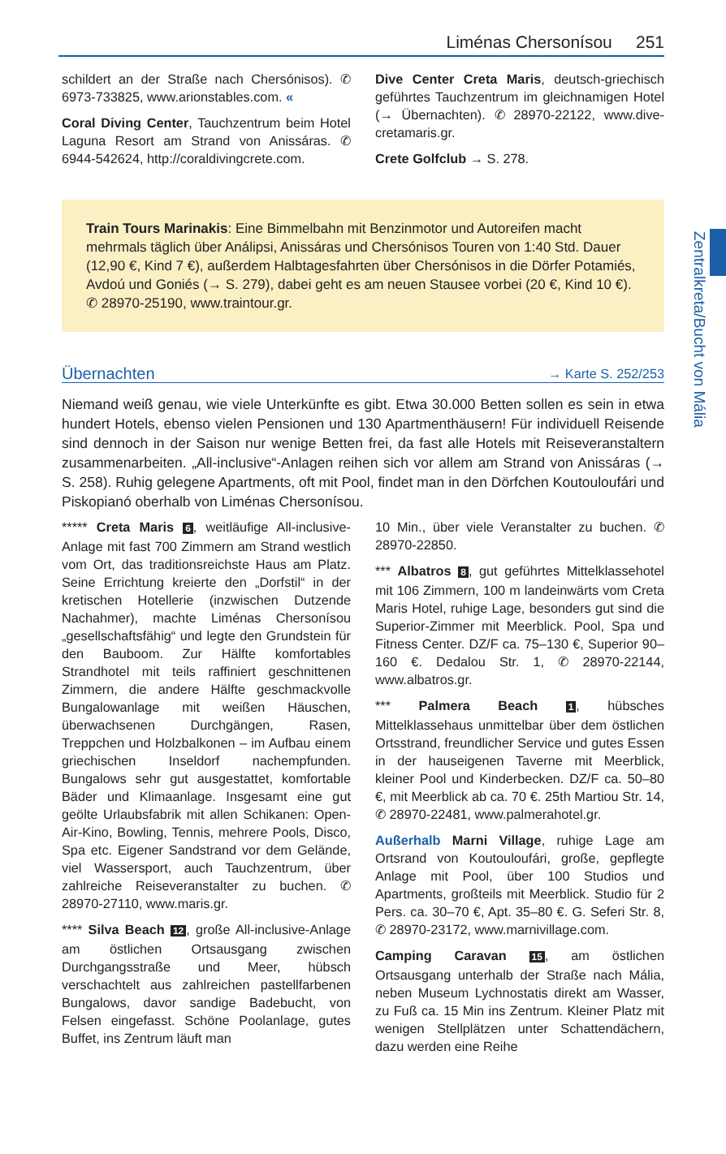Liménas Chersonísou 251
Zentralkreta/Bucht von Mália
schildert an der Straße nach Chersónisos). ✆ 6973-733825, www.arionstables.com. «
Coral Diving Center, Tauchzentrum beim Hotel Laguna Resort am Strand von Anissáras. ✆ 6944-542624, http://coraldivingcrete.com.
Dive Center Creta Maris, deutsch-griechisch geführtes Tauchzentrum im gleichnamigen Hotel (→ Übernachten). ✆ 28970-22122, www.dive-cretamaris.gr.
Crete Golfclub → S. 278.
Train Tours Marinakis: Eine Bimmelbahn mit Benzinmotor und Autoreifen macht mehrmals täglich über Análipsi, Anissáras und Chersónisos Touren von 1:40 Std. Dauer (12,90 €, Kind 7 €), außerdem Halbtagesfahrten über Chersónisos in die Dörfer Potamiés, Avdoú und Goniés (→ S. 279), dabei geht es am neuen Stausee vorbei (20 €, Kind 10 €). ✆ 28970-25190, www.traintour.gr.
Übernachten → Karte S. 252/253
Niemand weiß genau, wie viele Unterkünfte es gibt. Etwa 30.000 Betten sollen es sein in etwa hundert Hotels, ebenso vielen Pensionen und 130 Apartmenthäusern! Für individuell Reisende sind dennoch in der Saison nur wenige Betten frei, da fast alle Hotels mit Reiseveranstaltern zusammenarbeiten. „All-inclusive“-Anlagen reihen sich vor allem am Strand von Anissáras (→ S. 258). Ruhig gelegene Apartments, oft mit Pool, findet man in den Dörfchen Koutouloufári und Piskopianó oberhalb von Liménas Chersonísou.
***** Creta Maris 6, weitläufige All-inclusive-Anlage mit fast 700 Zimmern am Strand westlich vom Ort, das traditionsreichste Haus am Platz. Seine Errichtung kreierte den „Dorfstil“ in der kretischen Hotellerie (inzwischen Dutzende Nachahmer), machte Liménas Chersonísou „gesellschaftsfähig“ und legte den Grundstein für den Bauboom. Zur Hälfte komfortables Strandhotel mit teils raffiniert geschnittenen Zimmern, die andere Hälfte geschmackvolle Bungalowanlage mit weißen Häuschen, überwachsenen Durchgängen, Rasen, Treppchen und Holzbalkonen – im Aufbau einem griechischen Inseldorf nachempfunden. Bungalows sehr gut ausgestattet, komfortable Bäder und Klimaanlage. Insgesamt eine gut geölte Urlaubsfabrik mit allen Schikanen: Open-Air-Kino, Bowling, Tennis, mehrere Pools, Disco, Spa etc. Eigener Sandstrand vor dem Gelände, viel Wassersport, auch Tauchzentrum, über zahlreiche Reiseveranstalter zu buchen. ✆ 28970-27110, www.maris.gr.
**** Silva Beach 12, große All-inclusive-Anlage am östlichen Ortsausgang zwischen Durchgangsstraße und Meer, hübsch verschachtelt aus zahlreichen pastellfarbenen Bungalows, davor sandige Badebucht, von Felsen eingefasst. Schöne Poolanlage, gutes Buffet, ins Zentrum läuft man
10 Min., über viele Veranstalter zu buchen. ✆ 28970-22850.
*** Albatros 8, gut geführtes Mittelklassehotel mit 106 Zimmern, 100 m landeinwärts vom Creta Maris Hotel, ruhige Lage, besonders gut sind die Superior-Zimmer mit Meerblick. Pool, Spa und Fitness Center. DZ/F ca. 75–130 €, Superior 90–160 €. Dedalou Str. 1, ✆ 28970-22144, www.albatros.gr.
*** Palmera Beach 1, hübsches Mittelklassehaus unmittelbar über dem östlichen Ortsstrand, freundlicher Service und gutes Essen in der hauseigenen Taverne mit Meerblick, kleiner Pool und Kinderbecken. DZ/F ca. 50–80 €, mit Meerblick ab ca. 70 €. 25th Martiou Str. 14, ✆ 28970-22481, www.palmerahotel.gr.
Außerhalb Marni Village, ruhige Lage am Ortsrand von Koutouloufári, große, gepflegte Anlage mit Pool, über 100 Studios und Apartments, großteils mit Meerblick. Studio für 2 Pers. ca. 30–70 €, Apt. 35–80 €. G. Seferi Str. 8, ✆ 28970-23172, www.marnivillage.com.
Camping Caravan 15, am östlichen Ortsausgang unterhalb der Straße nach Mália, neben Museum Lychnostatis direkt am Wasser, zu Fuß ca. 15 Min ins Zentrum. Kleiner Platz mit wenigen Stellplätzen unter Schattendächern, dazu werden eine Reihe